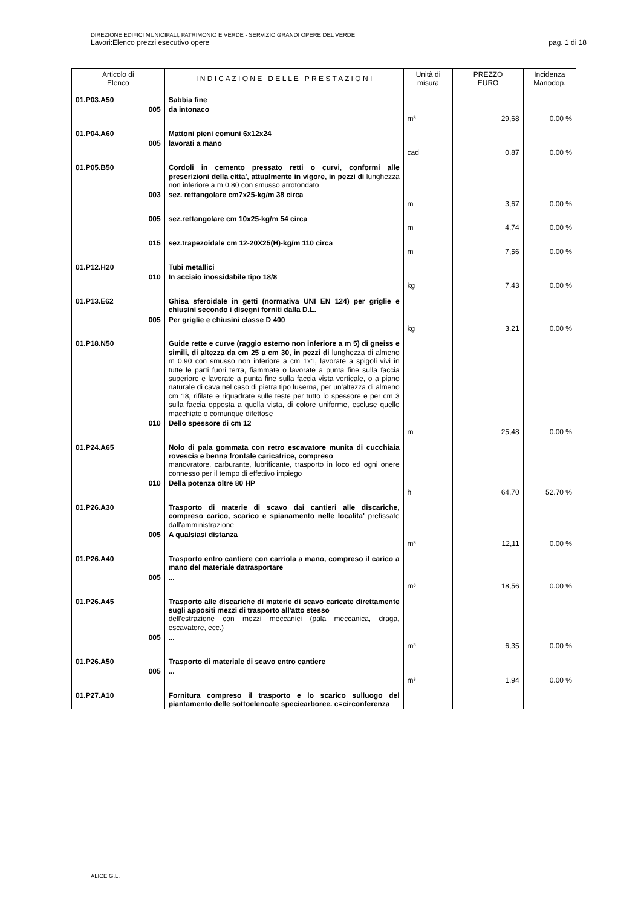DIREZIONE EDIFICI MUNICIPALI, PATRIMONIO E VERDE - SERVIZIO GRANDI OPERE DEL VERDE
Lavori:Elenco prezzi esecutivo opere pag. 1 di 18
| Articolo di Elenco | | I N D I C A Z I O N E D E L L E P R E S T A Z I O N I | Unità di misura | PREZZO EURO | Incidenza Manodop. |
| --- | --- | --- | --- | --- | --- |
| 01.P03.A50 | | Sabbia fine | | | |
| | 005 | da intonaco | m³ | 29,68 | 0.00 % |
| 01.P04.A60 | | Mattoni pieni comuni 6x12x24 | | | |
| | 005 | lavorati a mano | cad | 0,87 | 0.00 % |
| 01.P05.B50 | | Cordoli in cemento pressato retti o curvi, conformi alle prescrizioni della citta', attualmente in vigore, in pezzi di lunghezza non inferiore a m 0,80 con smusso arrotondato | | | |
| | 003 | sez. rettangolare cm7x25-kg/m 38 circa | m | 3,67 | 0.00 % |
| | 005 | sez.rettangolare cm 10x25-kg/m 54 circa | m | 4,74 | 0.00 % |
| | 015 | sez.trapezoidale cm 12-20X25(H)-kg/m 110 circa | m | 7,56 | 0.00 % |
| 01.P12.H20 | | Tubi metallici | | | |
| | 010 | In acciaio inossidabile tipo 18/8 | kg | 7,43 | 0.00 % |
| 01.P13.E62 | | Ghisa sferoidale in getti (normativa UNI EN 124) per griglie e chiusini secondo i disegni forniti dalla D.L. | | | |
| | 005 | Per griglie e chiusini classe D 400 | kg | 3,21 | 0.00 % |
| 01.P18.N50 | | Guide rette e curve (raggio esterno non inferiore a m 5) di gneiss e simili, di altezza da cm 25 a cm 30, in pezzi di lunghezza di almeno m 0.90 con smusso non inferiore a cm 1x1, lavorate a spigoli vivi in tutte le parti fuori terra, fiammate o lavorate a punta fine sulla faccia superiore e lavorate a punta fine sulla faccia vista verticale, o a piano naturale di cava nel caso di pietra tipo luserna, per un'altezza di almeno cm 18, rifilate e riquadrate sulle teste per tutto lo spessore e per cm 3 sulla faccia opposta a quella vista, di colore uniforme, escluse quelle macchiate o comunque difettose | | | |
| | 010 | Dello spessore di cm 12 | m | 25,48 | 0.00 % |
| 01.P24.A65 | | Nolo di pala gommata con retro escavatore munita di cucchiaia rovescia e benna frontale caricatrice, compreso manovratore, carburante, lubrificante, trasporto in loco ed ogni onere connesso per il tempo di effettivo impiego | | | |
| | 010 | Della potenza oltre 80 HP | h | 64,70 | 52.70 % |
| 01.P26.A30 | | Trasporto di materie di scavo dai cantieri alle discariche, compreso carico, scarico e spianamento nelle localita' prefissate dall'amministrazione | | | |
| | 005 | A qualsiasi distanza | m³ | 12,11 | 0.00 % |
| 01.P26.A40 | | Trasporto entro cantiere con carriola a mano, compreso il carico a mano del materiale datrasportare | | | |
| | 005 | ... | m³ | 18,56 | 0.00 % |
| 01.P26.A45 | | Trasporto alle discariche di materie di scavo caricate direttamente sugli appositi mezzi di trasporto all'atto stesso dell'estrazione con mezzi meccanici (pala meccanica, draga, escavatore, ecc.) | | | |
| | 005 | ... | m³ | 6,35 | 0.00 % |
| 01.P26.A50 | | Trasporto di materiale di scavo entro cantiere | | | |
| | 005 | ... | m³ | 1,94 | 0.00 % |
| 01.P27.A10 | | Fornitura compreso il trasporto e lo scarico sulluogo del piantamento delle sottoelencate speciearboree. c=circonferenza | | | |
ALICE G.L.